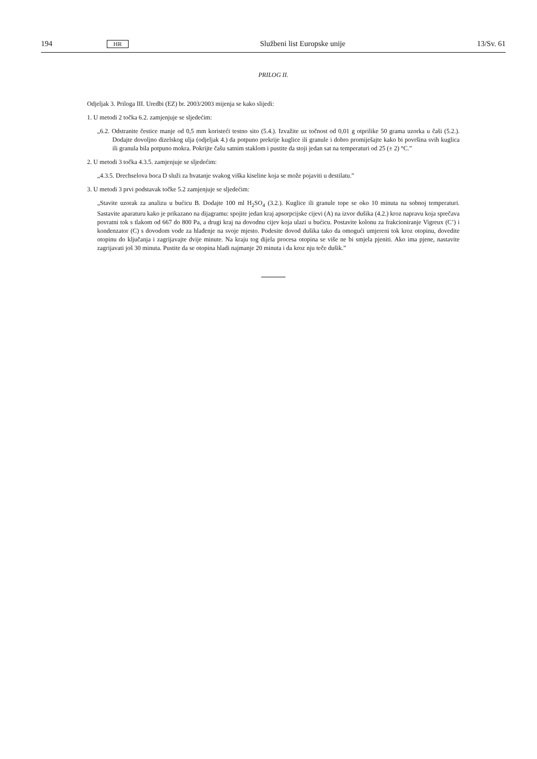194 HR Službeni list Europske unije 13/Sv. 61
PRILOG II.
Odjeljak 3. Priloga III. Uredbi (EZ) br. 2003/2003 mijenja se kako slijedi:
1. U metodi 2 točka 6.2. zamjenjuje se sljedećim:
„6.2. Odstranite čestice manje od 0,5 mm koristeći testno sito (5.4.). Izvažite uz točnost od 0,01 g otprilike 50 grama uzorka u čaši (5.2.). Dodajte dovoljno dizelskog ulja (odjeljak 4.) da potpuno prekrije kuglice ili granule i dobro promiješajte kako bi površina svih kuglica ili granula bila potpuno mokra. Pokrijte čašu satnim staklom i pustite da stoji jedan sat na temperaturi od 25 (± 2) °C.”
2. U metodi 3 točka 4.3.5. zamjenjuje se sljedećim:
„4.3.5. Drechselova boca D služi za hvatanje svakog viška kiseline koja se može pojaviti u destilatu.”
3. U metodi 3 prvi podstavak točke 5.2 zamjenjuje se sljedećim:
„Stavite uzorak za analizu u bućicu B. Dodajte 100 ml H<sub>2</sub>SO<sub>4</sub> (3.2.). Kuglice ili granule tope se oko 10 minuta na sobnoj temperaturi. Sastavite aparaturu kako je prikazano na dijagramu: spojite jedan kraj apsorpcijske cijevi (A) na izvor dušika (4.2.) kroz napravu koja sprečava povratni tok s tlakom od 667 do 800 Pa, a drugi kraj na dovodnu cijev koja ulazi u bućicu. Postavite kolonu za frakcioniranje Vigreux (C’) i kondenzator (C) s dovodom vode za hlađenje na svoje mjesto. Podesite dovod dušika tako da omogući umjereni tok kroz otopinu, dovedite otopinu do ključanja i zagrijavajte dvije minute. Na kraju tog dijela procesa otopina se više ne bi smjela pjeniti. Ako ima pjene, nastavite zagrijavati još 30 minuta. Pustite da se otopina hladi najmanje 20 minuta i da kroz nju teče dušik.”